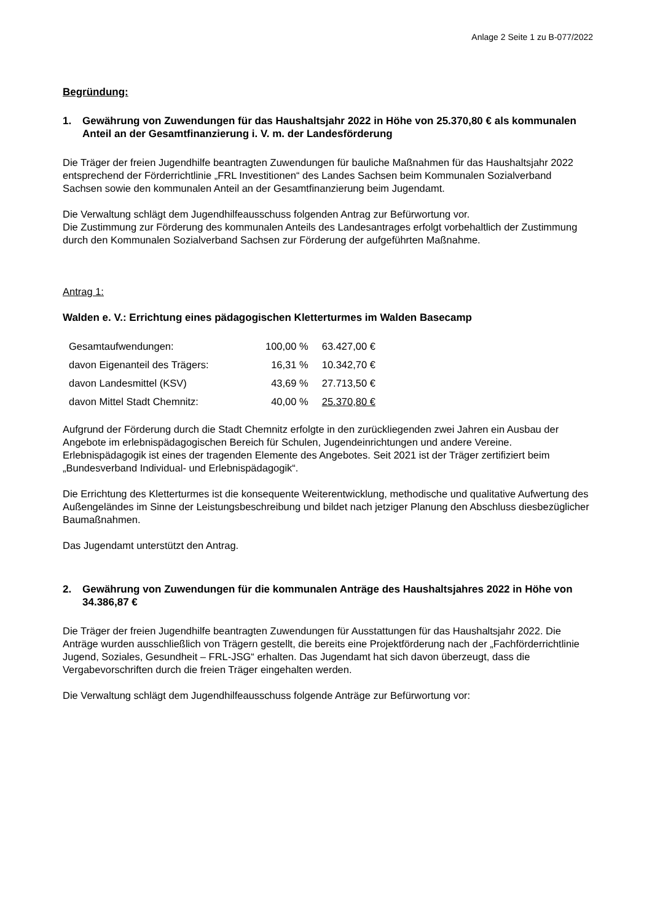Anlage 2 Seite 1 zu B-077/2022
Begründung:
1. Gewährung von Zuwendungen für das Haushaltsjahr 2022 in Höhe von 25.370,80 € als kommunalen Anteil an der Gesamtfinanzierung i. V. m. der Landesförderung
Die Träger der freien Jugendhilfe beantragten Zuwendungen für bauliche Maßnahmen für das Haushaltsjahr 2022 entsprechend der Förderrichtlinie „FRL Investitionen“ des Landes Sachsen beim Kommunalen Sozialverband Sachsen sowie den kommunalen Anteil an der Gesamtfinanzierung beim Jugendamt.
Die Verwaltung schlägt dem Jugendhilfeausschuss folgenden Antrag zur Befürwortung vor.
Die Zustimmung zur Förderung des kommunalen Anteils des Landesantrages erfolgt vorbehaltlich der Zustimmung durch den Kommunalen Sozialverband Sachsen zur Förderung der aufgeführten Maßnahme.
Antrag 1:
Walden e. V.: Errichtung eines pädagogischen Kletterturmes im Walden Basecamp
| Gesamtaufwendungen: | 100,00 % | 63.427,00 € |
| davon Eigenanteil des Trägers: | 16,31 % | 10.342,70 € |
| davon Landesmittel (KSV) | 43,69 % | 27.713,50 € |
| davon Mittel Stadt Chemnitz: | 40,00 % | 25.370,80 € |
Aufgrund der Förderung durch die Stadt Chemnitz erfolgte in den zurückliegenden zwei Jahren ein Ausbau der Angebote im erlebnispädagogischen Bereich für Schulen, Jugendeinrichtungen und andere Vereine. Erlebnispädagogik ist eines der tragenden Elemente des Angebotes. Seit 2021 ist der Träger zertifiziert beim „Bundesverband Individual- und Erlebnispädagogik“.
Die Errichtung des Kletterturmes ist die konsequente Weiterentwicklung, methodische und qualitative Aufwertung des Außengeländes im Sinne der Leistungsbeschreibung und bildet nach jetziger Planung den Abschluss diesbezüglicher Baumaßnahmen.
Das Jugendamt unterstützt den Antrag.
2. Gewährung von Zuwendungen für die kommunalen Anträge des Haushaltsjahres 2022 in Höhe von 34.386,87 €
Die Träger der freien Jugendhilfe beantragten Zuwendungen für Ausstattungen für das Haushaltsjahr 2022. Die Anträge wurden ausschließlich von Trägern gestellt, die bereits eine Projektförderung nach der „Fachförderrichtlinie Jugend, Soziales, Gesundheit – FRL-JSG“ erhalten. Das Jugendamt hat sich davon überzeugt, dass die Vergabevorschriften durch die freien Träger eingehalten werden.
Die Verwaltung schlägt dem Jugendhilfeausschuss folgende Anträge zur Befürwortung vor: